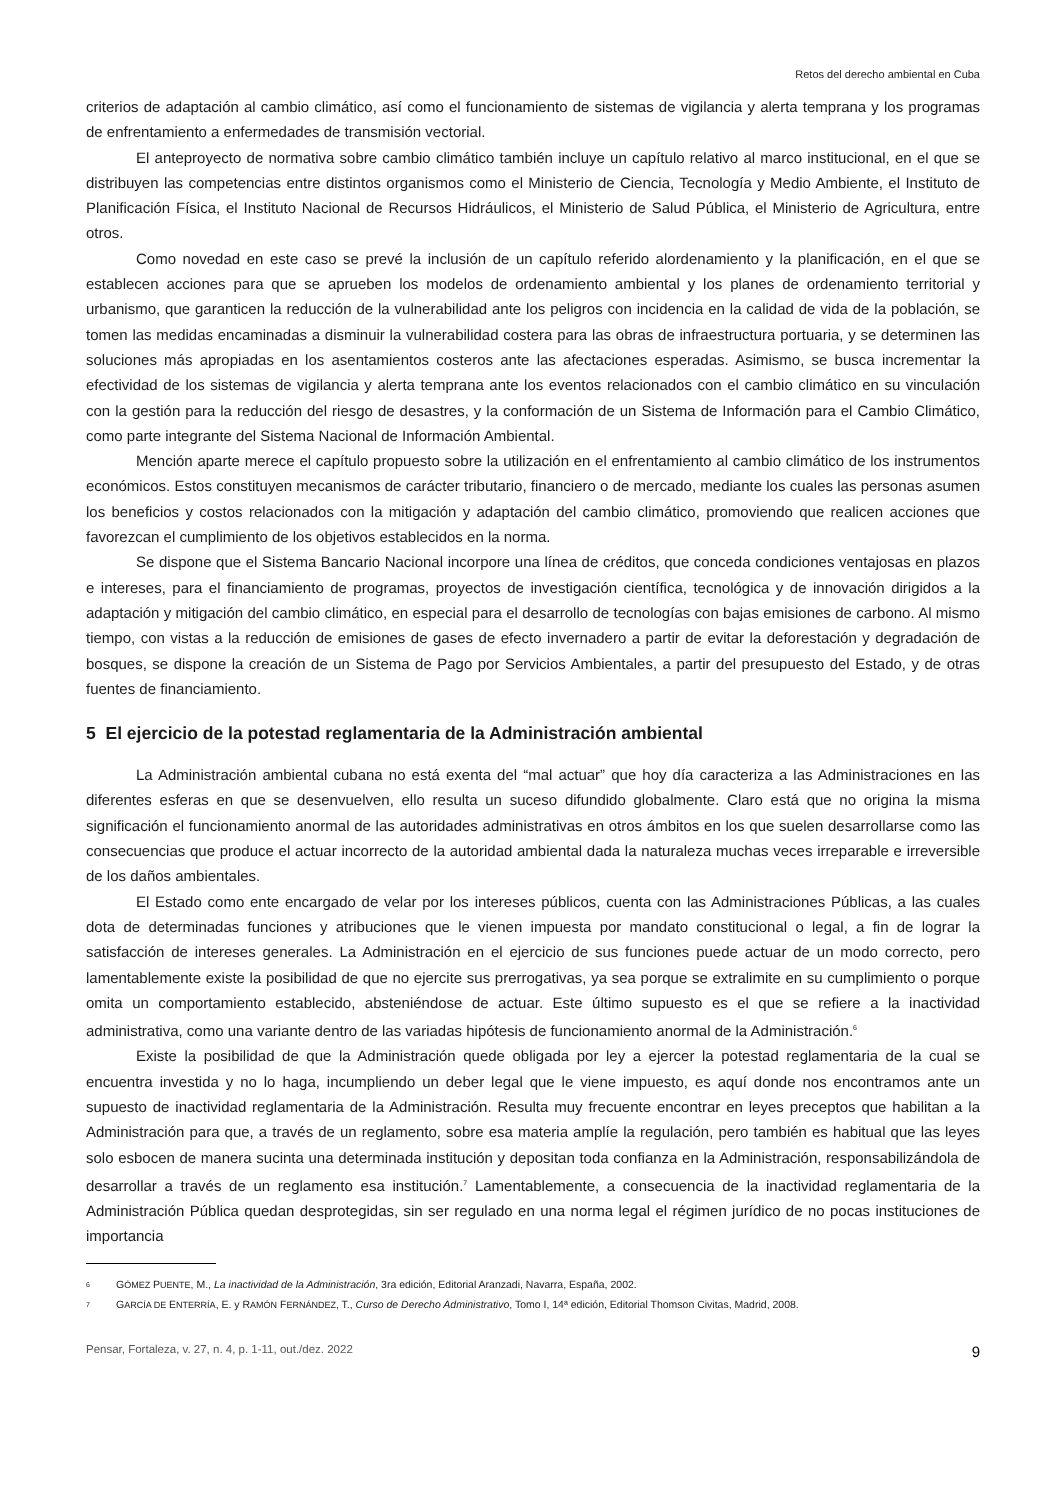Retos del derecho ambiental en Cuba
criterios de adaptación al cambio climático, así como el funcionamiento de sistemas de vigilancia y alerta temprana y los programas de enfrentamiento a enfermedades de transmisión vectorial.
El anteproyecto de normativa sobre cambio climático también incluye un capítulo relativo al marco institucional, en el que se distribuyen las competencias entre distintos organismos como el Ministerio de Ciencia, Tecnología y Medio Ambiente, el Instituto de Planificación Física, el Instituto Nacional de Recursos Hidráulicos, el Ministerio de Salud Pública, el Ministerio de Agricultura, entre otros.
Como novedad en este caso se prevé la inclusión de un capítulo referido alordenamiento y la planificación, en el que se establecen acciones para que se aprueben los modelos de ordenamiento ambiental y los planes de ordenamiento territorial y urbanismo, que garanticen la reducción de la vulnerabilidad ante los peligros con incidencia en la calidad de vida de la población, se tomen las medidas encaminadas a disminuir la vulnerabilidad costera para las obras de infraestructura portuaria, y se determinen las soluciones más apropiadas en los asentamientos costeros ante las afectaciones esperadas. Asimismo, se busca incrementar la efectividad de los sistemas de vigilancia y alerta temprana ante los eventos relacionados con el cambio climático en su vinculación con la gestión para la reducción del riesgo de desastres, y la conformación de un Sistema de Información para el Cambio Climático, como parte integrante del Sistema Nacional de Información Ambiental.
Mención aparte merece el capítulo propuesto sobre la utilización en el enfrentamiento al cambio climático de los instrumentos económicos. Estos constituyen mecanismos de carácter tributario, financiero o de mercado, mediante los cuales las personas asumen los beneficios y costos relacionados con la mitigación y adaptación del cambio climático, promoviendo que realicen acciones que favorezcan el cumplimiento de los objetivos establecidos en la norma.
Se dispone que el Sistema Bancario Nacional incorpore una línea de créditos, que conceda condiciones ventajosas en plazos e intereses, para el financiamiento de programas, proyectos de investigación científica, tecnológica y de innovación dirigidos a la adaptación y mitigación del cambio climático, en especial para el desarrollo de tecnologías con bajas emisiones de carbono. Al mismo tiempo, con vistas a la reducción de emisiones de gases de efecto invernadero a partir de evitar la deforestación y degradación de bosques, se dispone la creación de un Sistema de Pago por Servicios Ambientales, a partir del presupuesto del Estado, y de otras fuentes de financiamiento.
5 El ejercicio de la potestad reglamentaria de la Administración ambiental
La Administración ambiental cubana no está exenta del “mal actuar” que hoy día caracteriza a las Administraciones en las diferentes esferas en que se desenvuelven, ello resulta un suceso difundido globalmente. Claro está que no origina la misma significación el funcionamiento anormal de las autoridades administrativas en otros ámbitos en los que suelen desarrollarse como las consecuencias que produce el actuar incorrecto de la autoridad ambiental dada la naturaleza muchas veces irreparable e irreversible de los daños ambientales.
El Estado como ente encargado de velar por los intereses públicos, cuenta con las Administraciones Públicas, a las cuales dota de determinadas funciones y atribuciones que le vienen impuesta por mandato constitucional o legal, a fin de lograr la satisfacción de intereses generales. La Administración en el ejercicio de sus funciones puede actuar de un modo correcto, pero lamentablemente existe la posibilidad de que no ejercite sus prerrogativas, ya sea porque se extralimite en su cumplimiento o porque omita un comportamiento establecido, absteniéndose de actuar. Este último supuesto es el que se refiere a la inactividad administrativa, como una variante dentro de las variadas hipótesis de funcionamiento anormal de la Administración.<sup>6</sup>
Existe la posibilidad de que la Administración quede obligada por ley a ejercer la potestad reglamentaria de la cual se encuentra investida y no lo haga, incumpliendo un deber legal que le viene impuesto, es aquí donde nos encontramos ante un supuesto de inactividad reglamentaria de la Administración. Resulta muy frecuente encontrar en leyes preceptos que habilitan a la Administración para que, a través de un reglamento, sobre esa materia amplíe la regulación, pero también es habitual que las leyes solo esbocen de manera sucinta una determinada institución y depositan toda confianza en la Administración, responsabilizándola de desarrollar a través de un reglamento esa institución.<sup>7</sup> Lamentablemente, a consecuencia de la inactividad reglamentaria de la Administración Pública quedan desprotegidas, sin ser regulado en una norma legal el régimen jurídico de no pocas instituciones de importancia
<sup>6</sup>
GÓMEZ PUENTE, M., La inactividad de la Administración, 3ra edición, Editorial Aranzadi, Navarra, España, 2002.
<sup>7</sup>
GARCÍA DE ENTERRÍA, E. y RAMÓN FERNÁNDEZ, T., Curso de Derecho Administrativo, Tomo I, 14ª edición, Editorial Thomson Civitas, Madrid, 2008.
Pensar, Fortaleza, v. 27, n. 4, p. 1-11, out./dez. 2022 9